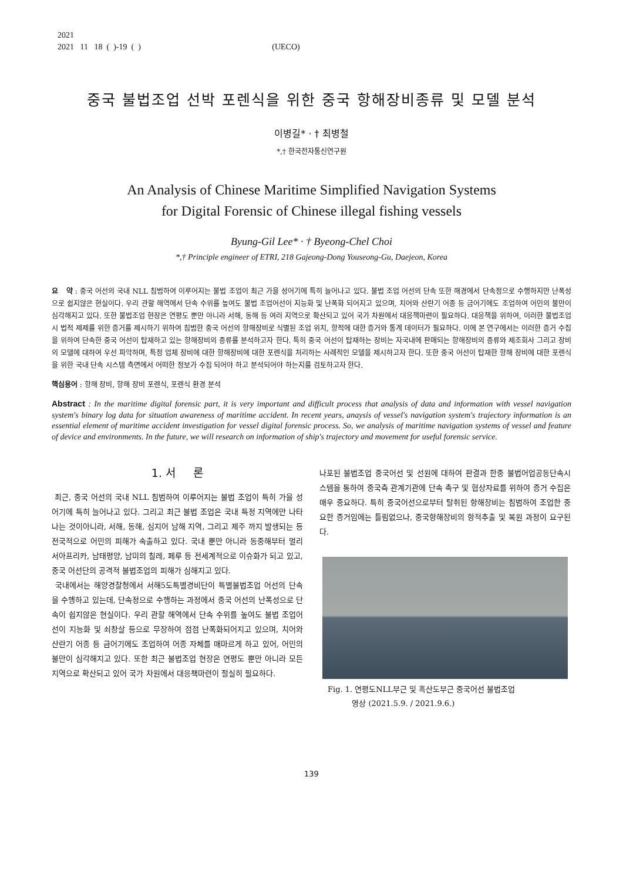2021
2021 11 18 ( )-19 ( ) (UECO)
중국 불법조업 선박 포렌식을 위한 중국 항해장비종류 및 모델 분석
이병길* · † 최병철
*,† 한국전자통신연구원
An Analysis of Chinese Maritime Simplified Navigation Systems
for Digital Forensic of Chinese illegal fishing vessels
Byung-Gil Lee* · † Byeong-Chel Choi
*,† Principle engineer of ETRI, 218 Gajeong-Dong Youseong-Gu, Daejeon, Korea
요 약 : 중국 어선의 국내 NLL 침범하여 이루어지는 불법 조업이 최근 가을 성어기에 특히 늘어나고 있다. 불법 조업 어선의 단속 또한 해경에서 단속정으로 수행하지만 난폭성으로 쉽지않은 현실이다. 우리 관할 해역에서 단속 수위를 높여도 불법 조업어선이 지능화 및 난폭화 되어지고 있으며, 치어와 산란기 어종 등 금어기에도 조업하여 어민의 불만이 심각해지고 있다. 또한 불법조업 현장은 연평도 뿐만 아니라 서해, 동해 등 여러 지역으로 확산되고 있어 국가 차원에서 대응책마련이 필요하다. 대응책을 위하여, 이러한 불법조업시 법적 제제를 위한 증거를 제시하기 위하여 침범한 중국 어선의 항해장비로 식별된 조업 위치, 항적에 대한 증거와 통계 데이터가 필요하다. 이에 본 연구에서는 이러한 증거 수집을 위하여 단속한 중국 어선이 탑재하고 있는 항해장비의 종류를 분석하고자 한다. 특히 중국 어선이 탑재하는 장비는 자국내에 판매되는 항해장비의 종류와 제조회사 그리고 장비의 모델에 대하여 우선 파악하며, 특정 업체 장비에 대한 항해장비에 대한 포렌식을 처리하는 사례적인 모델을 제시하고자 한다. 또한 중국 어선이 탑재한 항해 장비에 대한 포렌식을 위한 국내 단속 시스템 측면에서 어떠한 정보가 수집 되어야 하고 분석되어야 하는지를 검토하고자 한다.
핵심용어 : 항해 장비, 항해 장비 포렌식, 포렌식 환경 분석
Abstract : In the maritime digital forensic part, it is very important and difficult process that analysis of data and information with vessel navigation system's binary log data for situation awareness of maritime accident. In recent years, anaysis of vessel's navigation system's trajectory information is an essential element of maritime accident investigation for vessel digital forensic process. So, we analysis of maritime navigation systems of vessel and feature of device and environments. In the future, we will research on information of ship's trajectory and movement for useful forensic service.
1. 서 론
최근, 중국 어선의 국내 NLL 침범하여 이루어지는 불법 조업이 특히 가을 성어기에 특히 늘어나고 있다. 그리고 최근 불법 조업은 국내 특정 지역에만 나타나는 것이아니라, 서해, 동해, 심지어 남해 지역, 그리고 제주 까지 발생되는 등 전국적으로 어민의 피해가 속출하고 있다. 국내 뿐만 아니라 동중해부터 멀리 서아프리카, 남태평양, 남미의 칠레, 페루 등 전세계적으로 이슈화가 되고 있고, 중국 어선단의 공격적 불법조업의 피해가 심해지고 있다.
국내에서는 해양경찰청에서 서해5도특별경비단이 특별불법조업 어선의 단속을 수행하고 있는데, 단속정으로 수행하는 과정에서 중국 어선의 난폭성으로 단속이 쉽지않은 현실이다. 우리 관할 해역에서 단속 수위를 높여도 불법 조업어선이 지능화 및 쇠창살 등으로 무장하여 점점 난폭화되어지고 있으며, 치어와 산란기 어종 등 금어기에도 조업하여 어종 자체를 매마르게 하고 있어, 어민의 불만이 심각해지고 있다. 또한 최근 불법조업 현장은 연평도 뿐만 아니라 모든 지역으로 확산되고 있어 국가 차원에서 대응책마련이 절실히 필요하다.
나포된 불법조업 중국어선 및 선원에 대하여 판결과 한중 불법어업공동단속시스템을 통하여 중국측 관계기관에 단속 촉구 및 협상자료를 위하여 증거 수집은 매우 중요하다. 특히 중국어선으로부터 탈취된 항해장비는 침범하여 조업한 중요한 증거임에는 틀림없으나, 중국항해장비의 항적추출 및 복원 과정이 요구된다.
Fig. 1. 연평도NLL부근 및 흑산도부근 중국어선 불법조업
영상 (2021.5.9. / 2021.9.6.)
139